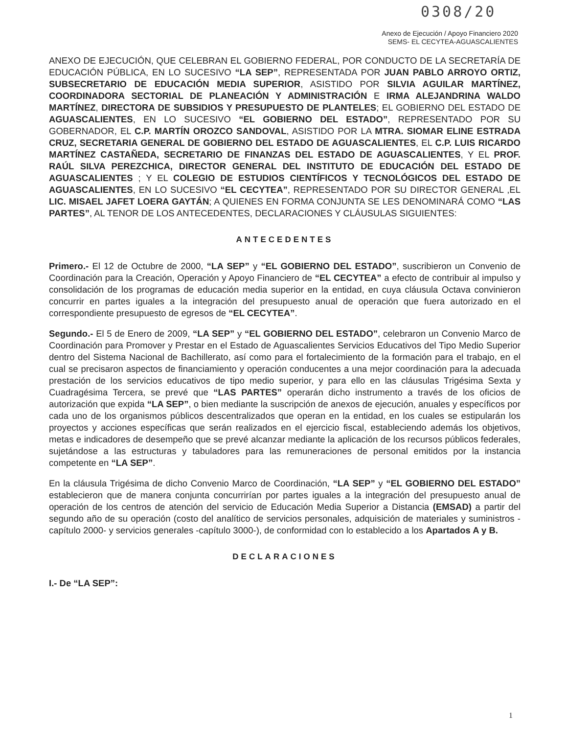0308/20
Anexo de Ejecución / Apoyo Financiero 2020
SEMS- EL CECYTEA-AGUASCALIENTES
ANEXO DE EJECUCIÓN, QUE CELEBRAN EL GOBIERNO FEDERAL, POR CONDUCTO DE LA SECRETARÍA DE EDUCACIÓN PÚBLICA, EN LO SUCESIVO “LA SEP”, REPRESENTADA POR JUAN PABLO ARROYO ORTIZ, SUBSECRETARIO DE EDUCACIÓN MEDIA SUPERIOR, ASISTIDO POR SILVIA AGUILAR MARTÍNEZ, COORDINADORA SECTORIAL DE PLANEACIÓN Y ADMINISTRACIÓN E IRMA ALEJANDRINA WALDO MARTÍNEZ, DIRECTORA DE SUBSIDIOS Y PRESUPUESTO DE PLANTELES; EL GOBIERNO DEL ESTADO DE AGUASCALIENTES, EN LO SUCESIVO “EL GOBIERNO DEL ESTADO”, REPRESENTADO POR SU GOBERNADOR, EL C.P. MARTÍN OROZCO SANDOVAL, ASISTIDO POR LA MTRA. SIOMAR ELINE ESTRADA CRUZ, SECRETARIA GENERAL DE GOBIERNO DEL ESTADO DE AGUASCALIENTES, EL C.P. LUIS RICARDO MARTÍNEZ CASTAÑEDA, SECRETARIO DE FINANZAS DEL ESTADO DE AGUASCALIENTES, Y EL PROF. RAÚL SILVA PEREZCHICA, DIRECTOR GENERAL DEL INSTITUTO DE EDUCACIÓN DEL ESTADO DE AGUASCALIENTES ; Y EL COLEGIO DE ESTUDIOS CIENTÍFICOS Y TECNOLÓGICOS DEL ESTADO DE AGUASCALIENTES, EN LO SUCESIVO “EL CECYTEA”, REPRESENTADO POR SU DIRECTOR GENERAL ,EL LIC. MISAEL JAFET LOERA GAYTÁN; A QUIENES EN FORMA CONJUNTA SE LES DENOMINARÁ COMO “LAS PARTES”, AL TENOR DE LOS ANTECEDENTES, DECLARACIONES Y CLÁUSULAS SIGUIENTES:
ANTECEDENTES
Primero.- El 12 de Octubre de 2000, “LA SEP” y “EL GOBIERNO DEL ESTADO”, suscribieron un Convenio de Coordinación para la Creación, Operación y Apoyo Financiero de “EL CECYTEA” a efecto de contribuir al impulso y consolidación de los programas de educación media superior en la entidad, en cuya cláusula Octava convinieron concurrir en partes iguales a la integración del presupuesto anual de operación que fuera autorizado en el correspondiente presupuesto de egresos de “EL CECYTEA”.
Segundo.- El 5 de Enero de 2009, “LA SEP” y “EL GOBIERNO DEL ESTADO”, celebraron un Convenio Marco de Coordinación para Promover y Prestar en el Estado de Aguascalientes Servicios Educativos del Tipo Medio Superior dentro del Sistema Nacional de Bachillerato, así como para el fortalecimiento de la formación para el trabajo, en el cual se precisaron aspectos de financiamiento y operación conducentes a una mejor coordinación para la adecuada prestación de los servicios educativos de tipo medio superior, y para ello en las cláusulas Trigésima Sexta y Cuadragésima Tercera, se prevé que “LAS PARTES” operarán dicho instrumento a través de los oficios de autorización que expida “LA SEP”, o bien mediante la suscripción de anexos de ejecución, anuales y específicos por cada uno de los organismos públicos descentralizados que operan en la entidad, en los cuales se estipularán los proyectos y acciones específicas que serán realizados en el ejercicio fiscal, estableciendo además los objetivos, metas e indicadores de desempeño que se prevé alcanzar mediante la aplicación de los recursos públicos federales, sujetándose a las estructuras y tabuladores para las remuneraciones de personal emitidos por la instancia competente en “LA SEP”.
En la cláusula Trigésima de dicho Convenio Marco de Coordinación, “LA SEP” y “EL GOBIERNO DEL ESTADO” establecieron que de manera conjunta concurrirían por partes iguales a la integración del presupuesto anual de operación de los centros de atención del servicio de Educación Media Superior a Distancia (EMSAD) a partir del segundo año de su operación (costo del analítico de servicios personales, adquisición de materiales y suministros -capítulo 2000- y servicios generales -capítulo 3000-), de conformidad con lo establecido a los Apartados A y B.
DECLARACIONES
I.- De “LA SEP”:
1